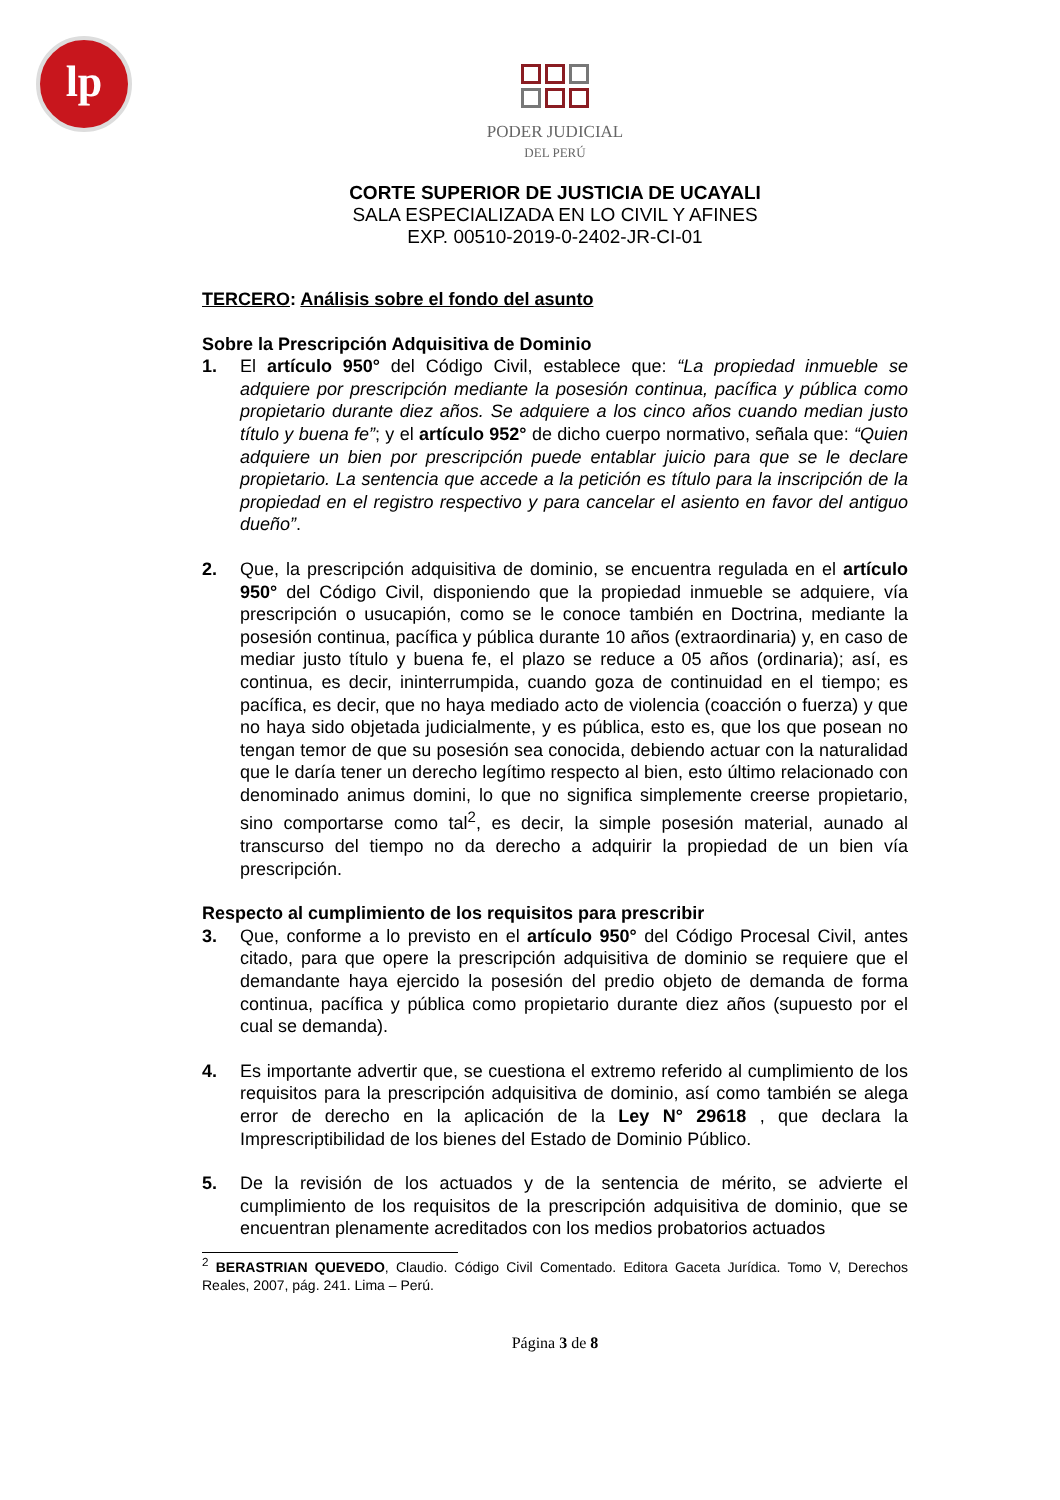lp
PODER JUDICIAL
DEL PERÚ
CORTE SUPERIOR DE JUSTICIA DE UCAYALI
SALA ESPECIALIZADA EN LO CIVIL Y AFINES
EXP. 00510-2019-0-2402-JR-CI-01
TERCERO: Análisis sobre el fondo del asunto
Sobre la Prescripción Adquisitiva de Dominio
1. El artículo 950° del Código Civil, establece que: “La propiedad inmueble se adquiere por prescripción mediante la posesión continua, pacífica y pública como propietario durante diez años. Se adquiere a los cinco años cuando median justo título y buena fe”; y el artículo 952° de dicho cuerpo normativo, señala que: “Quien adquiere un bien por prescripción puede entablar juicio para que se le declare propietario. La sentencia que accede a la petición es título para la inscripción de la propiedad en el registro respectivo y para cancelar el asiento en favor del antiguo dueño”.
2. Que, la prescripción adquisitiva de dominio, se encuentra regulada en el artículo 950° del Código Civil, disponiendo que la propiedad inmueble se adquiere, vía prescripción o usucapión, como se le conoce también en Doctrina, mediante la posesión continua, pacífica y pública durante 10 años (extraordinaria) y, en caso de mediar justo título y buena fe, el plazo se reduce a 05 años (ordinaria); así, es continua, es decir, ininterrumpida, cuando goza de continuidad en el tiempo; es pacífica, es decir, que no haya mediado acto de violencia (coacción o fuerza) y que no haya sido objetada judicialmente, y es pública, esto es, que los que posean no tengan temor de que su posesión sea conocida, debiendo actuar con la naturalidad que le daría tener un derecho legítimo respecto al bien, esto último relacionado con denominado animus domini, lo que no significa simplemente creerse propietario, sino comportarse como tal<sup>2</sup>, es decir, la simple posesión material, aunado al transcurso del tiempo no da derecho a adquirir la propiedad de un bien vía prescripción.
Respecto al cumplimiento de los requisitos para prescribir
3. Que, conforme a lo previsto en el artículo 950° del Código Procesal Civil, antes citado, para que opere la prescripción adquisitiva de dominio se requiere que el demandante haya ejercido la posesión del predio objeto de demanda de forma continua, pacífica y pública como propietario durante diez años (supuesto por el cual se demanda).
4. Es importante advertir que, se cuestiona el extremo referido al cumplimiento de los requisitos para la prescripción adquisitiva de dominio, así como también se alega error de derecho en la aplicación de la Ley N° 29618 , que declara la Imprescriptibilidad de los bienes del Estado de Dominio Público.
5. De la revisión de los actuados y de la sentencia de mérito, se advierte el cumplimiento de los requisitos de la prescripción adquisitiva de dominio, que se encuentran plenamente acreditados con los medios probatorios actuados
<sup>2</sup> BERASTRIAN QUEVEDO, Claudio. Código Civil Comentado. Editora Gaceta Jurídica. Tomo V, Derechos Reales, 2007, pág. 241. Lima – Perú.
Página 3 de 8